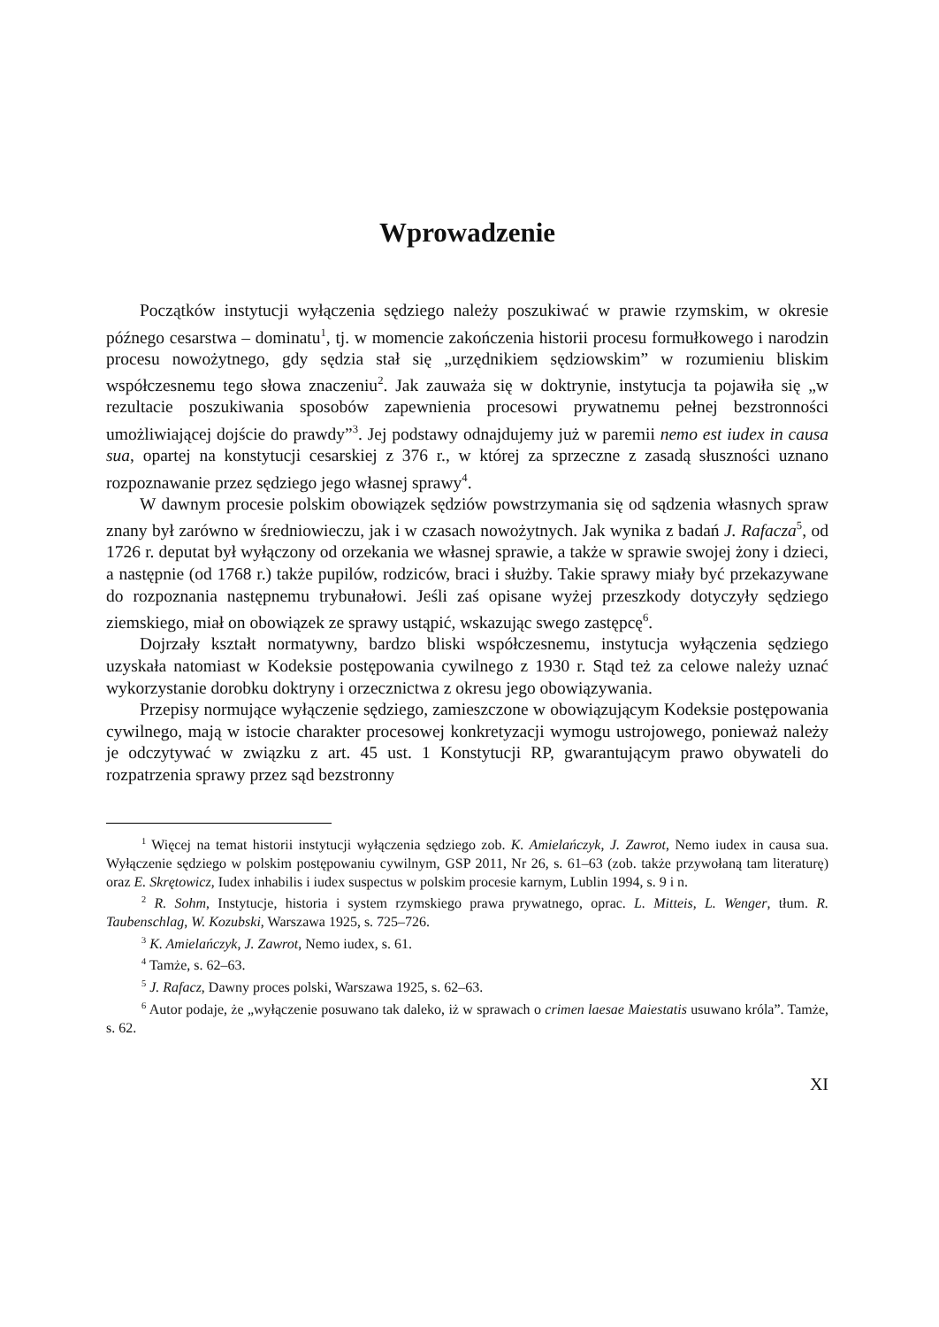Wprowadzenie
Początków instytucji wyłączenia sędziego należy poszukiwać w prawie rzymskim, w okresie późnego cesarstwa – dominatu<sup>1</sup>, tj. w momencie zakończenia historii procesu formułkowego i narodzin procesu nowożytnego, gdy sędzia stał się „urzędnikiem sędziowskim” w rozumieniu bliskim współczesnemu tego słowa znaczeniu<sup>2</sup>. Jak zauważa się w doktrynie, instytucja ta pojawiła się „w rezultacie poszukiwania sposobów zapewnienia procesowi prywatnemu pełnej bezstronności umożliwiającej dojście do prawdy”<sup>3</sup>. Jej podstawy odnajdujemy już w paremii nemo est iudex in causa sua, opartej na konstytucji cesarskiej z 376 r., w której za sprzeczne z zasadą słuszności uznano rozpoznawanie przez sędziego jego własnej sprawy<sup>4</sup>.
W dawnym procesie polskim obowiązek sędziów powstrzymania się od sądzenia własnych spraw znany był zarówno w średniowieczu, jak i w czasach nowożytnych. Jak wynika z badań J. Rafacza<sup>5</sup>, od 1726 r. deputat był wyłączony od orzekania we własnej sprawie, a także w sprawie swojej żony i dzieci, a następnie (od 1768 r.) także pupilów, rodziców, braci i służby. Takie sprawy miały być przekazywane do rozpoznania następnemu trybunałowi. Jeśli zaś opisane wyżej przeszkody dotyczyły sędziego ziemskiego, miał on obowiązek ze sprawy ustąpić, wskazując swego zastępcę<sup>6</sup>.
Dojrzały kształt normatywny, bardzo bliski współczesnemu, instytucja wyłączenia sędziego uzyskała natomiast w Kodeksie postępowania cywilnego z 1930 r. Stąd też za celowe należy uznać wykorzystanie dorobku doktryny i orzecznictwa z okresu jego obowiązywania.
Przepisy normujące wyłączenie sędziego, zamieszczone w obowiązującym Kodeksie postępowania cywilnego, mają w istocie charakter procesowej konkretyzacji wymogu ustrojowego, ponieważ należy je odczytywać w związku z art. 45 ust. 1 Konstytucji RP, gwarantującym prawo obywateli do rozpatrzenia sprawy przez sąd bezstronny
<sup>1</sup> Więcej na temat historii instytucji wyłączenia sędziego zob. K. Amielańczyk, J. Zawrot, Nemo iudex in causa sua. Wyłączenie sędziego w polskim postępowaniu cywilnym, GSP 2011, Nr 26, s. 61–63 (zob. także przywołaną tam literaturę) oraz E. Skrętowicz, Iudex inhabilis i iudex suspectus w polskim procesie karnym, Lublin 1994, s. 9 i n.
<sup>2</sup> R. Sohm, Instytucje, historia i system rzymskiego prawa prywatnego, oprac. L. Mitteis, L. Wenger, tłum. R. Taubenschlag, W. Kozubski, Warszawa 1925, s. 725–726.
<sup>3</sup> K. Amielańczyk, J. Zawrot, Nemo iudex, s. 61.
<sup>4</sup> Tamże, s. 62–63.
<sup>5</sup> J. Rafacz, Dawny proces polski, Warszawa 1925, s. 62–63.
<sup>6</sup> Autor podaje, że „wyłączenie posuwano tak daleko, iż w sprawach o crimen laesae Maiestatis usuwano króla”. Tamże, s. 62.
XI